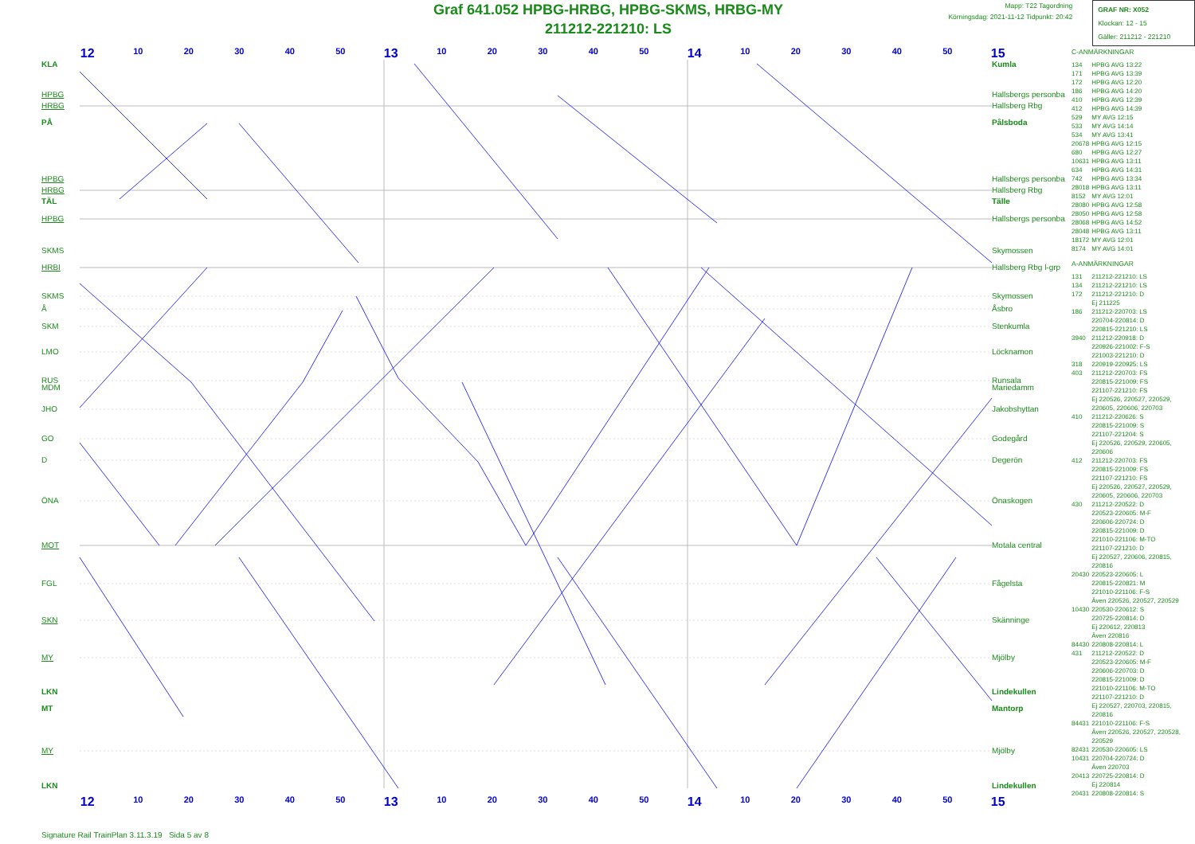Graf 641.052 HPBG-HRBG, HPBG-SKMS, HRBG-MY
211212-221210: LS
Mapp: T22 Tagordning
Körningsdag: 2021-11-12 Tidpunkt: 20:42
GRAF NR: X052
Klockan: 12 - 15
Gäller: 211212 - 221210
12 10 20 30 40 50 13 10 20 30 40 50 14 10 20 30 40 50 15
KLA
HPBG
HRBG
PÅ
HPBG
HRBG
TÄL
HPBG
SKMS
HRBI
SKMS
Å
SKM
LMO
RUS
MDM
JHO
GO
D
ÖNA
MOT
FGL
SKN
MY
LKN
MT
MY
LKN
Kumla
Hallsbergs personba
Hallsberg Rbg
Pålsboda
Hallsbergs personba
Hallsberg Rbg
Tälle
Hallsbergs personba
Skymossen
Hallsberg Rbg l-grp
Skymossen
Åsbro
Stenkumla
Löcknamon
Runsala
Mariedamm
Jakobshyttan
Godegård
Degerön
Önaskogen
Motala central
Fågelsta
Skänninge
Mjölby
Lindekullen
Mantorp
Mjölby
Lindekullen
C-ANMÄRKNINGAR
| 134 | HPBG AVG 13:22 |
| 171 | HPBG AVG 13:39 |
| 172 | HPBG AVG 12:20 |
| 186 | HPBG AVG 14:20 |
| 410 | HPBG AVG 12:39 |
| 412 | HPBG AVG 14:39 |
| 529 | MY AVG 12:15 |
| 533 | MY AVG 14:14 |
| 534 | MY AVG 13:41 |
| 20678 | HPBG AVG 12:15 |
| 680 | HPBG AVG 12:27 |
| 10631 | HPBG AVG 13:11 |
| 634 | HPBG AVG 14:31 |
| 742 | HPBG AVG 13:34 |
| 28018 | HPBG AVG 13:11 |
| 8152 | MY AVG 12:01 |
| 28080 | HPBG AVG 12:58 |
| 28050 | HPBG AVG 12:58 |
| 28068 | HPBG AVG 14:52 |
| 28048 | HPBG AVG 13:11 |
| 18172 | MY AVG 12:01 |
| 8174 | MY AVG 14:01 |
A-ANMÄRKNINGAR
| 131 | 211212-221210: LS |
| 134 | 211212-221210: LS |
| 172 | 211212-221210: D Ej 211225 |
| 186 | 211212-220703: LS 220704-220814: D 220815-221210: LS |
| 3940 | 211212-220918: D 220926-221002: F-S 221003-221210: D |
| 318 | 220919-220925: LS |
| 403 | 211212-220703: FS 220815-221009: FS 221107-221210: FS Ej 220526, 220527, 220529, 220605, 220606, 220703 |
| 410 | 211212-220626: S 220815-221009: S 221107-221204: S Ej 220526, 220529, 220605, 220606 |
| 412 | 211212-220703: FS 220815-221009: FS 221107-221210: FS Ej 220526, 220527, 220529, 220605, 220606, 220703 |
| 430 | 211212-220522: D 220523-220605: M-F 220606-220724: D 220815-221009: D 221010-221106: M-TO 221107-221210: D Ej 220527, 220606, 220815, 220816 |
| 20430 | 220523-220605: L 220815-220821: M 221010-221106: F-S Även 220526, 220527, 220529 |
| 10430 | 220530-220612: S 220725-220814: D Ej 220612, 220813 Även 220816 |
| 84430 | 220808-220814: L |
| 431 | 211212-220522: D 220523-220605: M-F 220606-220703: D 220815-221009: D 221010-221106: M-TO 221107-221210: D Ej 220527, 220703, 220815, 220816 |
| 84431 | 221010-221106: F-S Även 220526, 220527, 220528, 220529 |
| 82431 | 220530-220605: LS |
| 10431 | 220704-220724: D Även 220703 |
| 20413 | 220725-220814: D Ej 220814 |
| 20431 | 220808-220814: S |
12 10 20 30 40 50 13 10 20 30 40 50 14 10 20 30 40 50 15
Signature Rail TrainPlan 3.11.3.19 Sida 5 av 8